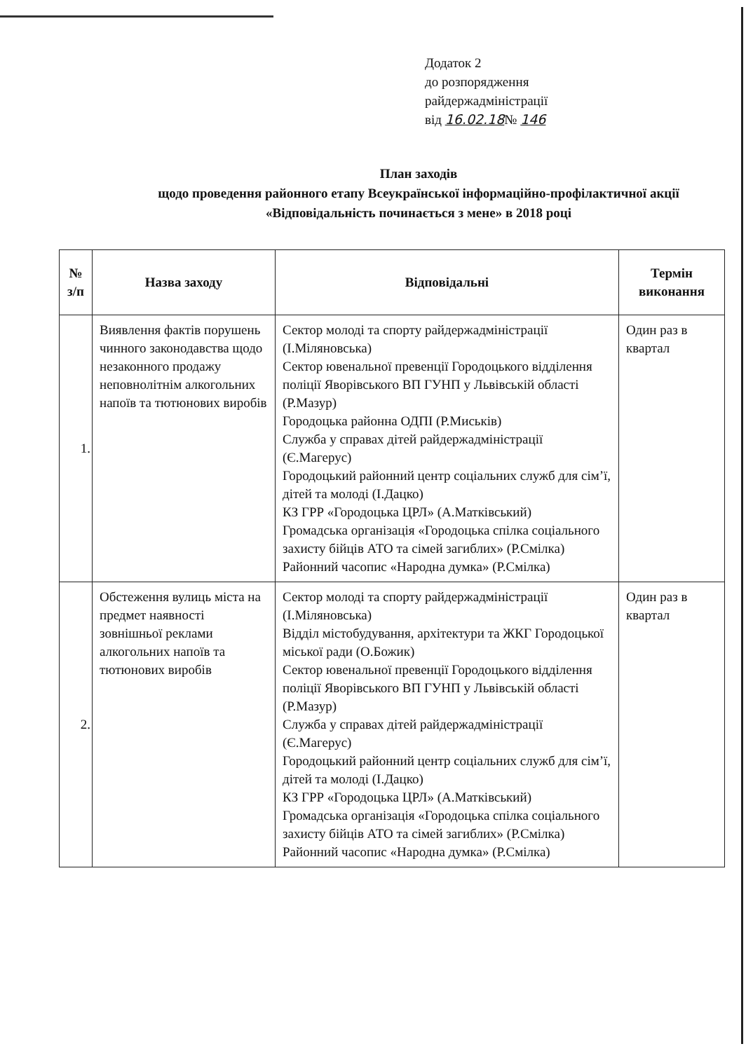Додаток 2
до розпорядження
райдержадміністрації
від 16.02.18№ 146
План заходів
щодо проведення районного етапу Всеукраїнської інформаційно-профілактичної акції «Відповідальність починається з мене» в 2018 році
| № з/п | Назва заходу | Відповідальні | Термін виконання |
| --- | --- | --- | --- |
| 1. | Виявлення фактів порушень чинного законодавства щодо незаконного продажу неповнолітнім алкогольних напоїв та тютюнових виробів | Сектор молоді та спорту райдержадміністрації (І.Міляновська) Сектор ювенальної превенції Городоцького відділення поліції Яворівського ВП ГУНП у Львівській області (Р.Мазур) Городоцька районна ОДПІ (Р.Миськів) Служба у справах дітей райдержадміністрації (Є.Магерус) Городоцький районний центр соціальних служб для сім’ї, дітей та молоді (І.Дацко) КЗ ГРР «Городоцька ЦРЛ» (А.Матківський) Громадська організація «Городоцька спілка соціального захисту бійців АТО та сімей загиблих» (Р.Смілка) Районний часопис «Народна думка» (Р.Смілка) | Один раз в квартал |
| 2. | Обстеження вулиць міста на предмет наявності зовнішньої реклами алкогольних напоїв та тютюнових виробів | Сектор молоді та спорту райдержадміністрації (І.Міляновська) Відділ містобудування, архітектури та ЖКГ Городоцької міської ради (О.Божик) Сектор ювенальної превенції Городоцького відділення поліції Яворівського ВП ГУНП у Львівській області (Р.Мазур) Служба у справах дітей райдержадміністрації (Є.Магерус) Городоцький районний центр соціальних служб для сім’ї, дітей та молоді (І.Дацко) КЗ ГРР «Городоцька ЦРЛ» (А.Матківський) Громадська організація «Городоцька спілка соціального захисту бійців АТО та сімей загиблих» (Р.Смілка) Районний часопис «Народна думка» (Р.Смілка) | Один раз в квартал |